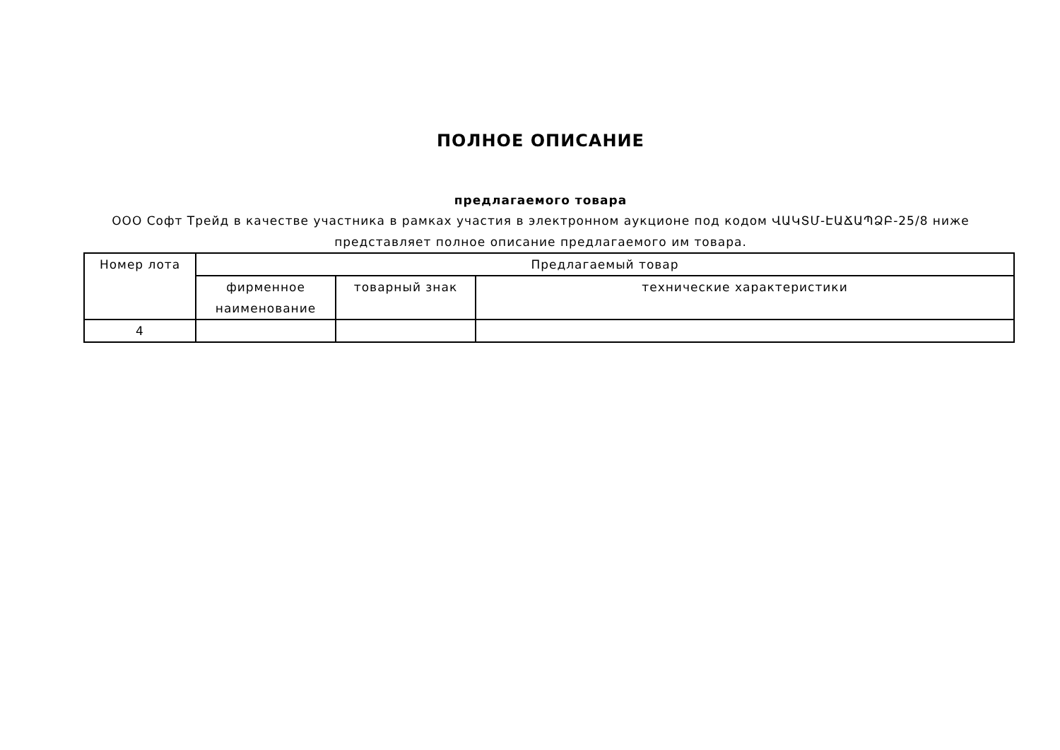ПОЛНОЕ ОПИСАНИЕ
предлагаемого товара
ООО Софт Трейд в качестве участника в рамках участия в электронном аукционе под кодом ՎԱԿՏՄ-ԷԱՃԱՊՁԲ-25/8 ниже представляет полное описание предлагаемого им товара.
| Номер лота | Предлагаемый товар | | |
| --- | --- | --- | --- |
| | фирменное наименование | товарный знак | технические характеристики |
| 4 | | | |